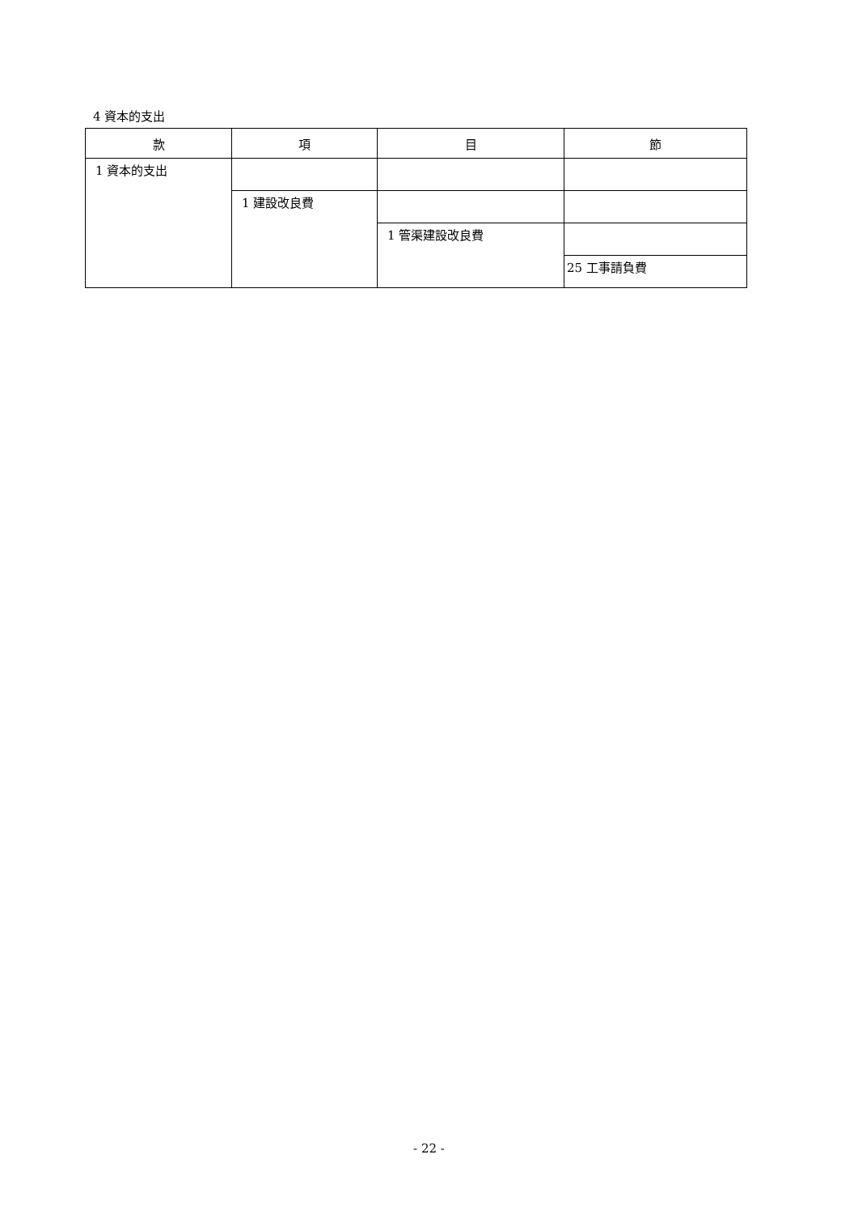4 資本的支出
| 款 | 項 | 目 | 節 |
| --- | --- | --- | --- |
| 1 資本的支出 | | | |
| | 1 建設改良費 | | |
| | | 1 管渠建設改良費 | |
| | | | 25 工事請負費 |
- 22 -